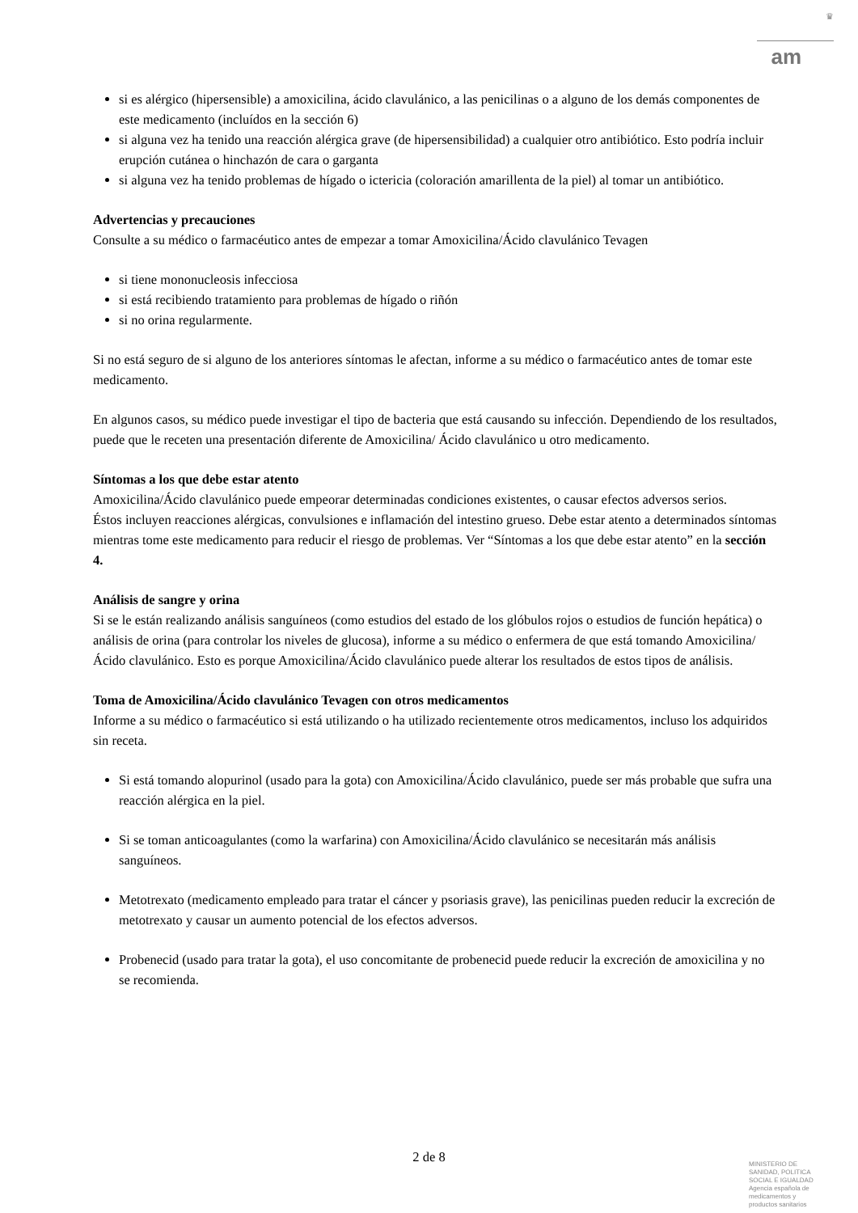♛
am
si es alérgico (hipersensible) a amoxicilina, ácido clavulánico, a las penicilinas o a alguno de los demás componentes de este medicamento (incluídos en la sección 6)
si alguna vez ha tenido una reacción alérgica grave (de hipersensibilidad) a cualquier otro antibiótico. Esto podría incluir erupción cutánea o hinchazón de cara o garganta
si alguna vez ha tenido problemas de hígado o ictericia (coloración amarillenta de la piel) al tomar un antibiótico.
Advertencias y precauciones
Consulte a su médico o farmacéutico antes de empezar a tomar Amoxicilina/Ácido clavulánico Tevagen
si tiene mononucleosis infecciosa
si está recibiendo tratamiento para problemas de hígado o riñón
si no orina regularmente.
Si no está seguro de si alguno de los anteriores síntomas le afectan, informe a su médico o farmacéutico antes de tomar este medicamento.
En algunos casos, su médico puede investigar el tipo de bacteria que está causando su infección. Dependiendo de los resultados, puede que le receten una presentación diferente de Amoxicilina/ Ácido clavulánico u otro medicamento.
Síntomas a los que debe estar atento
Amoxicilina/Ácido clavulánico puede empeorar determinadas condiciones existentes, o causar efectos adversos serios.
Éstos incluyen reacciones alérgicas, convulsiones e inflamación del intestino grueso. Debe estar atento a determinados síntomas mientras tome este medicamento para reducir el riesgo de problemas. Ver “Síntomas a los que debe estar atento” en la sección 4.
Análisis de sangre y orina
Si se le están realizando análisis sanguíneos (como estudios del estado de los glóbulos rojos o estudios de función hepática) o análisis de orina (para controlar los niveles de glucosa), informe a su médico o enfermera de que está tomando Amoxicilina/Ácido clavulánico. Esto es porque Amoxicilina/Ácido clavulánico puede alterar los resultados de estos tipos de análisis.
Toma de Amoxicilina/Ácido clavulánico Tevagen con otros medicamentos
Informe a su médico o farmacéutico si está utilizando o ha utilizado recientemente otros medicamentos, incluso los adquiridos sin receta.
Si está tomando alopurinol (usado para la gota) con Amoxicilina/Ácido clavulánico, puede ser más probable que sufra una reacción alérgica en la piel.
Si se toman anticoagulantes (como la warfarina) con Amoxicilina/Ácido clavulánico se necesitarán más análisis sanguíneos.
Metotrexato (medicamento empleado para tratar el cáncer y psoriasis grave), las penicilinas pueden reducir la excreción de metotrexato y causar un aumento potencial de los efectos adversos.
Probenecid (usado para tratar la gota), el uso concomitante de probenecid puede reducir la excreción de amoxicilina y no se recomienda.
2 de 8
MINISTERIO DE SANIDAD, POLITICA SOCIAL E IGUALDAD
Agencia española de medicamentos y productos sanitarios